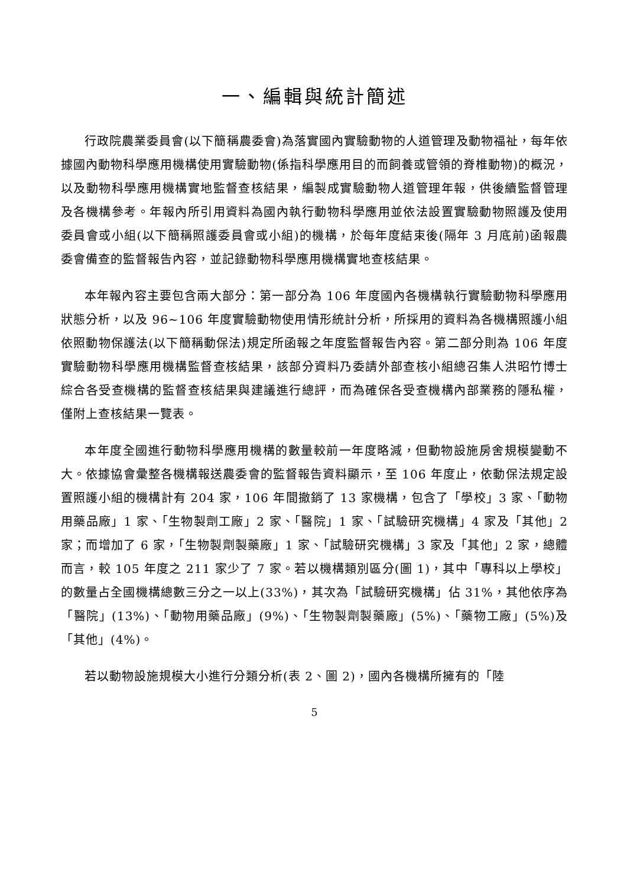一、編輯與統計簡述
行政院農業委員會(以下簡稱農委會)為落實國內實驗動物的人道管理及動物福祉，每年依據國內動物科學應用機構使用實驗動物(係指科學應用目的而飼養或管領的脊椎動物)的概況，以及動物科學應用機構實地監督查核結果，編製成實驗動物人道管理年報，供後續監督管理及各機構參考。年報內所引用資料為國內執行動物科學應用並依法設置實驗動物照護及使用委員會或小組(以下簡稱照護委員會或小組)的機構，於每年度結束後(隔年 3 月底前)函報農委會備查的監督報告內容，並記錄動物科學應用機構實地查核結果。
本年報內容主要包含兩大部分：第一部分為 106 年度國內各機構執行實驗動物科學應用狀態分析，以及 96~106 年度實驗動物使用情形統計分析，所採用的資料為各機構照護小組依照動物保護法(以下簡稱動保法)規定所函報之年度監督報告內容。第二部分則為 106 年度實驗動物科學應用機構監督查核結果，該部分資料乃委請外部查核小組總召集人洪昭竹博士綜合各受查機構的監督查核結果與建議進行總評，而為確保各受查機構內部業務的隱私權，僅附上查核結果一覽表。
本年度全國進行動物科學應用機構的數量較前一年度略減，但動物設施房舍規模變動不大。依據協會彙整各機構報送農委會的監督報告資料顯示，至 106 年度止，依動保法規定設置照護小組的機構計有 204 家，106 年間撤銷了 13 家機構，包含了「學校」3 家、「動物用藥品廠」1 家、「生物製劑工廠」2 家、「醫院」1 家、「試驗研究機構」4 家及「其他」2 家；而增加了 6 家，「生物製劑製藥廠」1 家、「試驗研究機構」3 家及「其他」2 家，總體而言，較 105 年度之 211 家少了 7 家。若以機構類別區分(圖 1)，其中「專科以上學校」的數量占全國機構總數三分之一以上(33%)，其次為「試驗研究機構」佔 31%，其他依序為「醫院」(13%)、「動物用藥品廠」(9%)、「生物製劑製藥廠」(5%)、「藥物工廠」(5%)及「其他」(4%)。
若以動物設施規模大小進行分類分析(表 2、圖 2)，國內各機構所擁有的「陸
5